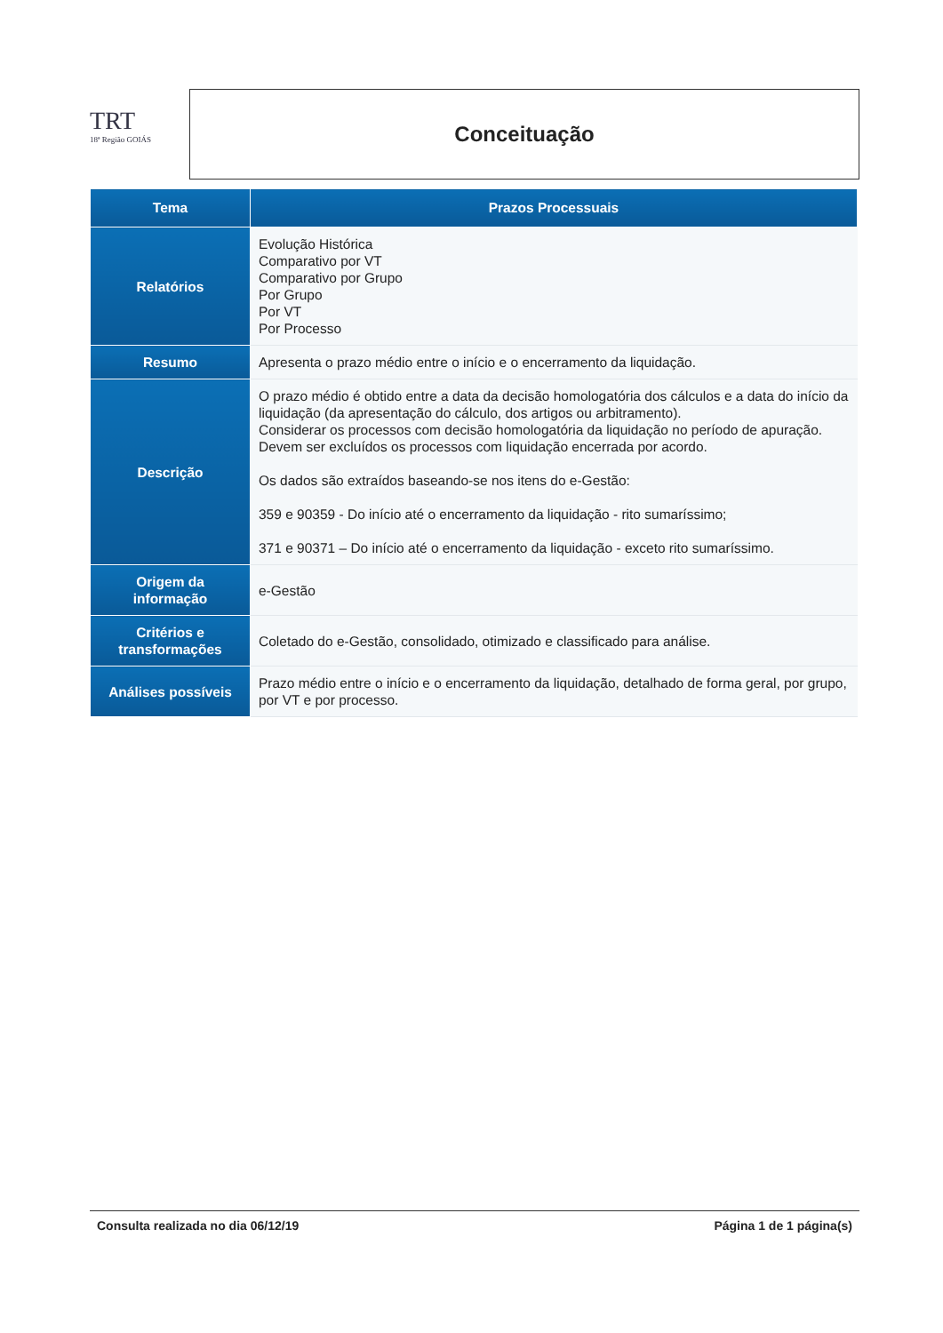TRT
18ª Região GOIÁS
Conceituação
| Tema | Prazos Processuais |
| --- | --- |
| Relatórios | Evolução Histórica Comparativo por VT Comparativo por Grupo Por Grupo Por VT Por Processo |
| Resumo | Apresenta o prazo médio entre o início e o encerramento da liquidação. |
| Descrição | O prazo médio é obtido entre a data da decisão homologatória dos cálculos e a data do início da liquidação (da apresentação do cálculo, dos artigos ou arbitramento). Considerar os processos com decisão homologatória da liquidação no período de apuração. Devem ser excluídos os processos com liquidação encerrada por acordo. Os dados são extraídos baseando-se nos itens do e-Gestão: 359 e 90359 - Do início até o encerramento da liquidação - rito sumaríssimo; 371 e 90371 – Do início até o encerramento da liquidação - exceto rito sumaríssimo. |
| Origem da informação | e-Gestão |
| Critérios e transformações | Coletado do e-Gestão, consolidado, otimizado e classificado para análise. |
| Análises possíveis | Prazo médio entre o início e o encerramento da liquidação, detalhado de forma geral, por grupo, por VT e por processo. |
Consulta realizada no dia 06/12/19 Página 1 de 1 página(s)